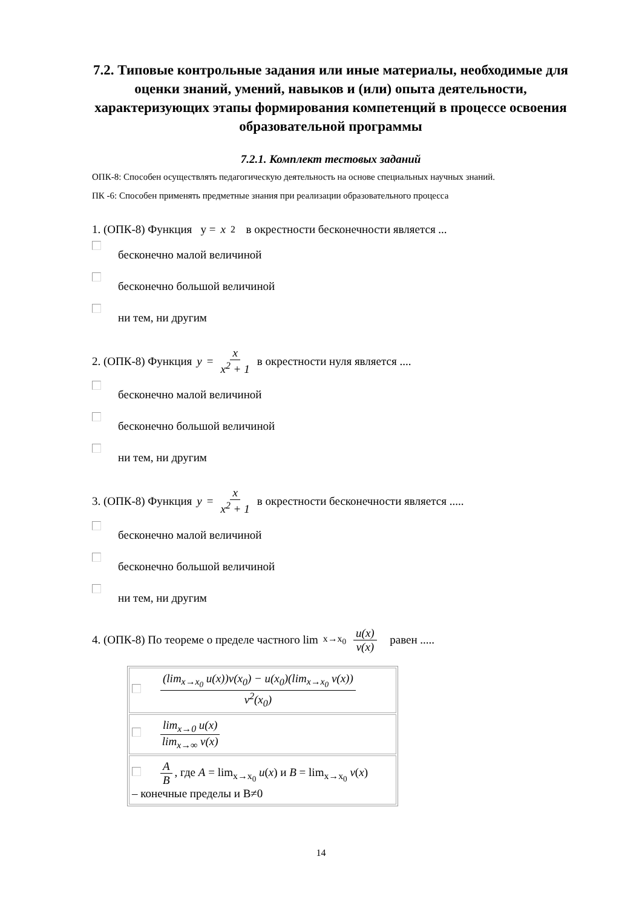7.2. Типовые контрольные задания или иные материалы, необходимые для оценки знаний, умений, навыков и (или) опыта деятельности, характеризующих этапы формирования компетенций в процессе освоения образовательной программы
7.2.1. Комплект тестовых заданий
ОПК-8: Способен осуществлять педагогическую деятельность на основе специальных научных знаний.
ПК -6: Способен применять предметные знания при реализации образовательного процесса
1. (ОПК-8) Функция y = x<sup>2</sup> в окрестности бесконечности является ...
бесконечно малой величиной
бесконечно большой величиной
ни тем, ни другим
2. (ОПК-8) Функция y = x x<sup>2</sup> + 1 в окрестности нуля является ....
бесконечно малой величиной
бесконечно большой величиной
ни тем, ни другим
3. (ОПК-8) Функция y = x x<sup>2</sup> + 1 в окрестности бесконечности является .....
бесконечно малой величиной
бесконечно большой величиной
ни тем, ни другим
4. (ОПК-8) По теореме о пределе частного lim<sub>x→x<sub>0</sub></sub> u(x) v(x) равен .....
| (lim<sub>x→x<sub>0</sub></sub> u(x))v(x<sub>0</sub>) − u(x<sub>0</sub>)(lim<sub>x→x<sub>0</sub></sub> v(x)) v<sup>2</sup>(x<sub>0</sub>) |
| lim<sub>x→0</sub> u(x) lim<sub>x→∞</sub> v(x) |
| A B , где A = lim<sub>x→x<sub>0</sub></sub> u ( x ) и B = lim<sub>x→x<sub>0</sub></sub> v ( x ) – конечные пределы и B≠0 |
14